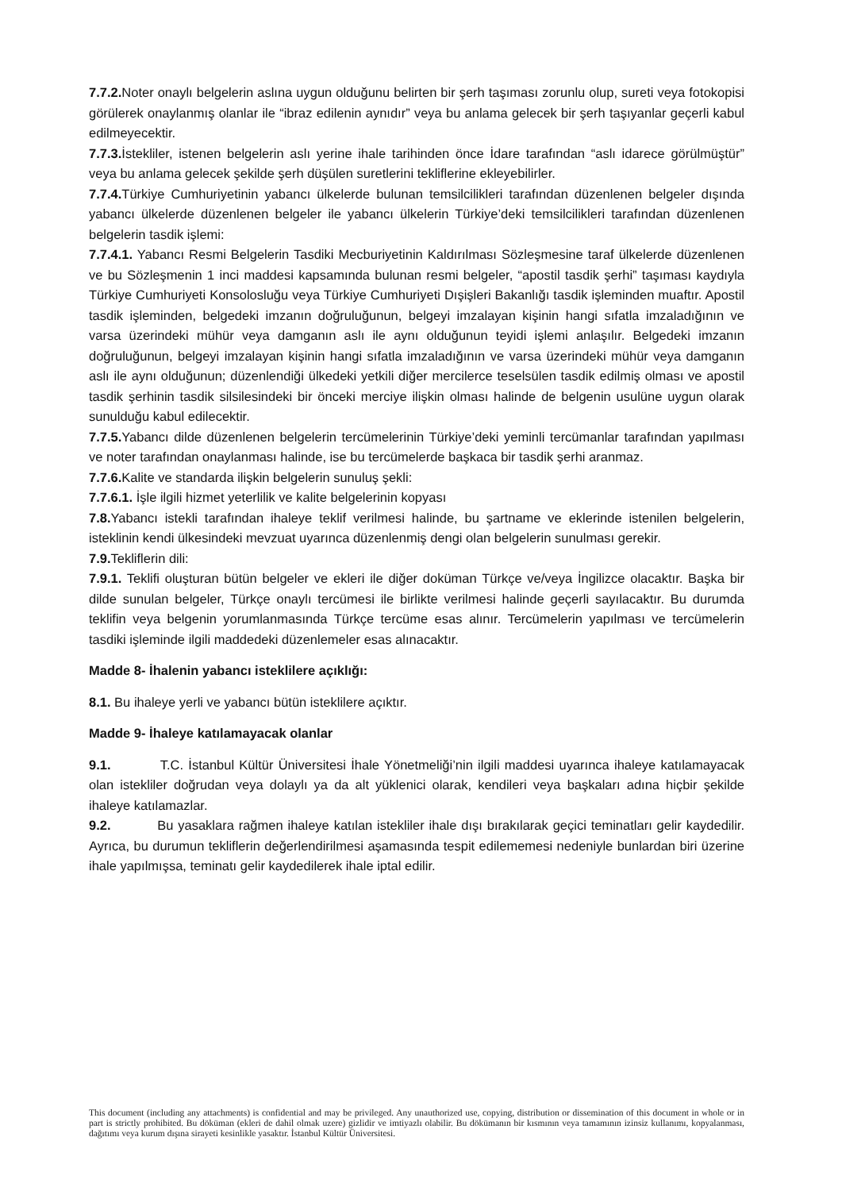7.7.2. Noter onaylı belgelerin aslına uygun olduğunu belirten bir şerh taşıması zorunlu olup, sureti veya fotokopisi görülerek onaylanmış olanlar ile “ibraz edilenin aynıdır” veya bu anlama gelecek bir şerh taşıyanlar geçerli kabul edilmeyecektir.
7.7.3. İstekliler, istenen belgelerin aslı yerine ihale tarihinden önce İdare tarafından “aslı idarece görülmüştür” veya bu anlama gelecek şekilde şerh düşülen suretlerini tekliflerine ekleyebilirler.
7.7.4. Türkiye Cumhuriyetinin yabancı ülkelerde bulunan temsilcilikleri tarafından düzenlenen belgeler dışında yabancı ülkelerde düzenlenen belgeler ile yabancı ülkelerin Türkiye’deki temsilcilikleri tarafından düzenlenen belgelerin tasdik işlemi:
7.7.4.1. Yabancı Resmi Belgelerin Tasdiki Mecburiyetinin Kaldırılması Sözleşmesine taraf ülkelerde düzenlenen ve bu Sözleşmenin 1 inci maddesi kapsamında bulunan resmi belgeler, “apostil tasdik şerhi” taşıması kaydıyla Türkiye Cumhuriyeti Konsolosluğu veya Türkiye Cumhuriyeti Dışişleri Bakanlığı tasdik işleminden muaftır. Apostil tasdik işleminden, belgedeki imzanın doğruluğunun, belgeyi imzalayan kişinin hangi sıfatla imzaladığının ve varsa üzerindeki mühür veya damganın aslı ile aynı olduğunun teyidi işlemi anlaşılır. Belgedeki imzanın doğruluğunun, belgeyi imzalayan kişinin hangi sıfatla imzaladığının ve varsa üzerindeki mühür veya damganın aslı ile aynı olduğunun; düzenlendiği ülkedeki yetkili diğer mercilerce teselsülen tasdik edilmiş olması ve apostil tasdik şerhinin tasdik silsilesindeki bir önceki merciye ilişkin olması halinde de belgenin usulüne uygun olarak sunulduğu kabul edilecektir.
7.7.5. Yabancı dilde düzenlenen belgelerin tercümelerinin Türkiye’deki yeminli tercümanlar tarafından yapılması ve noter tarafından onaylanması halinde, ise bu tercümelerde başkaca bir tasdik şerhi aranmaz.
7.7.6. Kalite ve standarda ilişkin belgelerin sunuluş şekli:
7.7.6.1. İşle ilgili hizmet yeterlilik ve kalite belgelerinin kopyası
7.8. Yabancı istekli tarafından ihaleye teklif verilmesi halinde, bu şartname ve eklerinde istenilen belgelerin, isteklinin kendi ülkesindeki mevzuat uyarınca düzenlenmiş dengi olan belgelerin sunulması gerekir.
7.9. Tekliflerin dili:
7.9.1. Teklifi oluşturan bütün belgeler ve ekleri ile diğer doküman Türkçe ve/veya İngilizce olacaktır. Başka bir dilde sunulan belgeler, Türkçe onaylı tercümesi ile birlikte verilmesi halinde geçerli sayılacaktır. Bu durumda teklifin veya belgenin yorumlanmasında Türkçe tercüme esas alınır. Tercümelerin yapılması ve tercümelerin tasdiki işleminde ilgili maddedeki düzenlemeler esas alınacaktır.
Madde 8- İhalenin yabancı isteklilere açıklığı:
8.1. Bu ihaleye yerli ve yabancı bütün isteklilere açıktır.
Madde 9- İhaleye katılamayacak olanlar
9.1. T.C. İstanbul Kültür Üniversitesi İhale Yönetmeliği’nin ilgili maddesi uyarınca ihaleye katılamayacak olan istekliler doğrudan veya dolaylı ya da alt yüklenici olarak, kendileri veya başkaları adına hiçbir şekilde ihaleye katılamazlar.
9.2. Bu yasaklara rağmen ihaleye katılan istekliler ihale dışı bırakılarak geçici teminatları gelir kaydedilir. Ayrıca, bu durumun tekliflerin değerlendirilmesi aşamasında tespit edilememesi nedeniyle bunlardan biri üzerine ihale yapılmışsa, teminatı gelir kaydedilerek ihale iptal edilir.
This document (including any attachments) is confidential and may be privileged. Any unauthorized use, copying, distribution or dissemination of this document in whole or in part is strictly prohibited. Bu döküman (ekleri de dahil olmak uzere) gizlidir ve imtiyazlı olabilir. Bu dökümanın bir kısmının veya tamamının izinsiz kullanımı, kopyalanması, dağıtımı veya kurum dışına sirayeti kesinlikle yasaktır. İstanbul Kültür Üniversitesi.